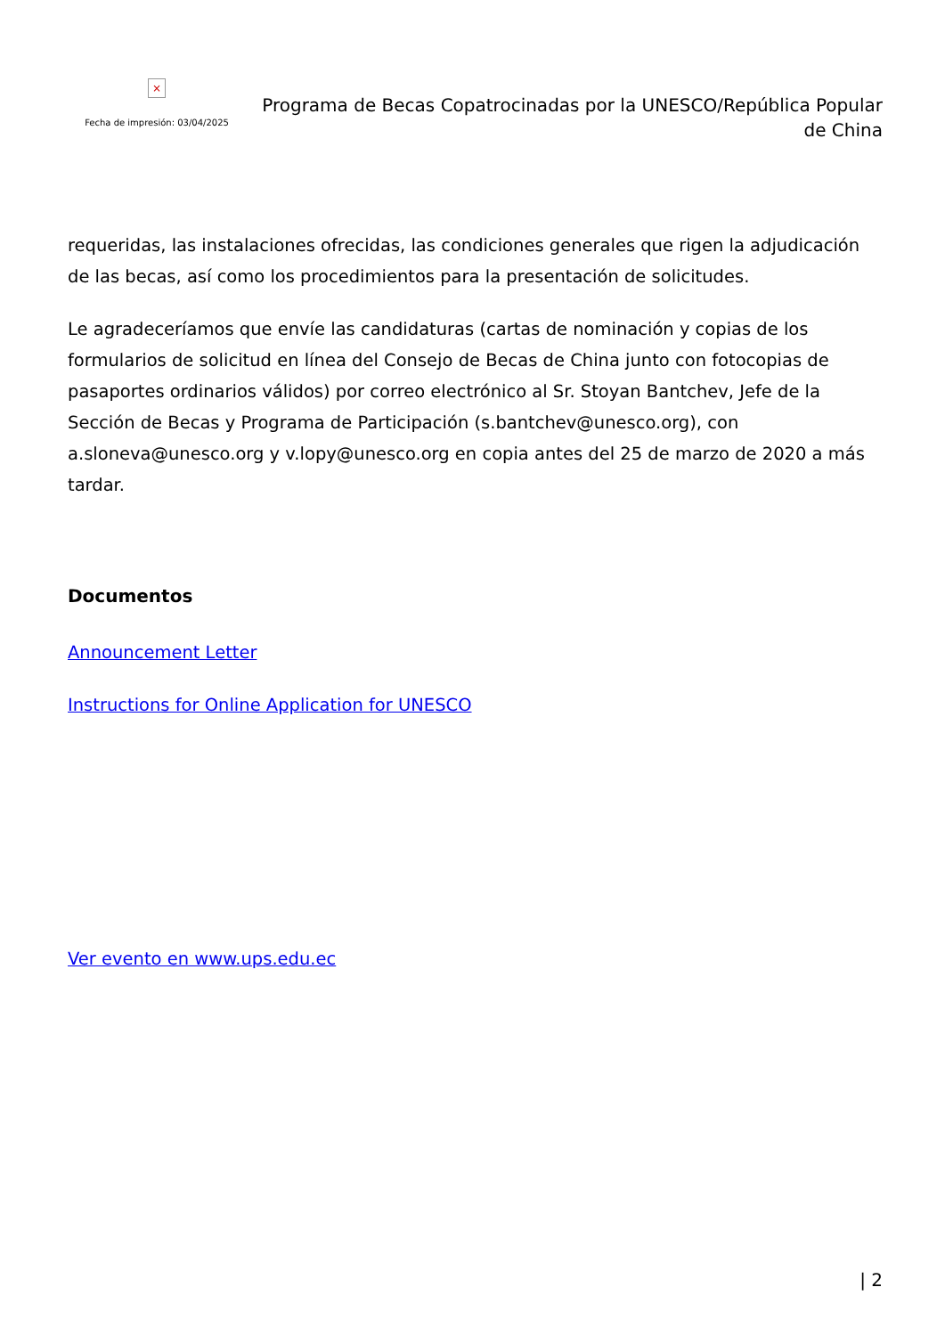×
Fecha de impresión: 03/04/2025
Programa de Becas Copatrocinadas por la UNESCO/República Popular de China
requeridas, las instalaciones ofrecidas, las condiciones generales que rigen la adjudicación de las becas, así como los procedimientos para la presentación de solicitudes.
Le agradeceríamos que envíe las candidaturas (cartas de nominación y copias de los formularios de solicitud en línea del Consejo de Becas de China junto con fotocopias de pasaportes ordinarios válidos) por correo electrónico al Sr. Stoyan Bantchev, Jefe de la Sección de Becas y Programa de Participación (s.bantchev@unesco.org), con a.sloneva@unesco.org y v.lopy@unesco.org en copia antes del 25 de marzo de 2020 a más tardar.
Documentos
Announcement Letter
Instructions for Online Application for UNESCO
Ver evento en www.ups.edu.ec
| 2